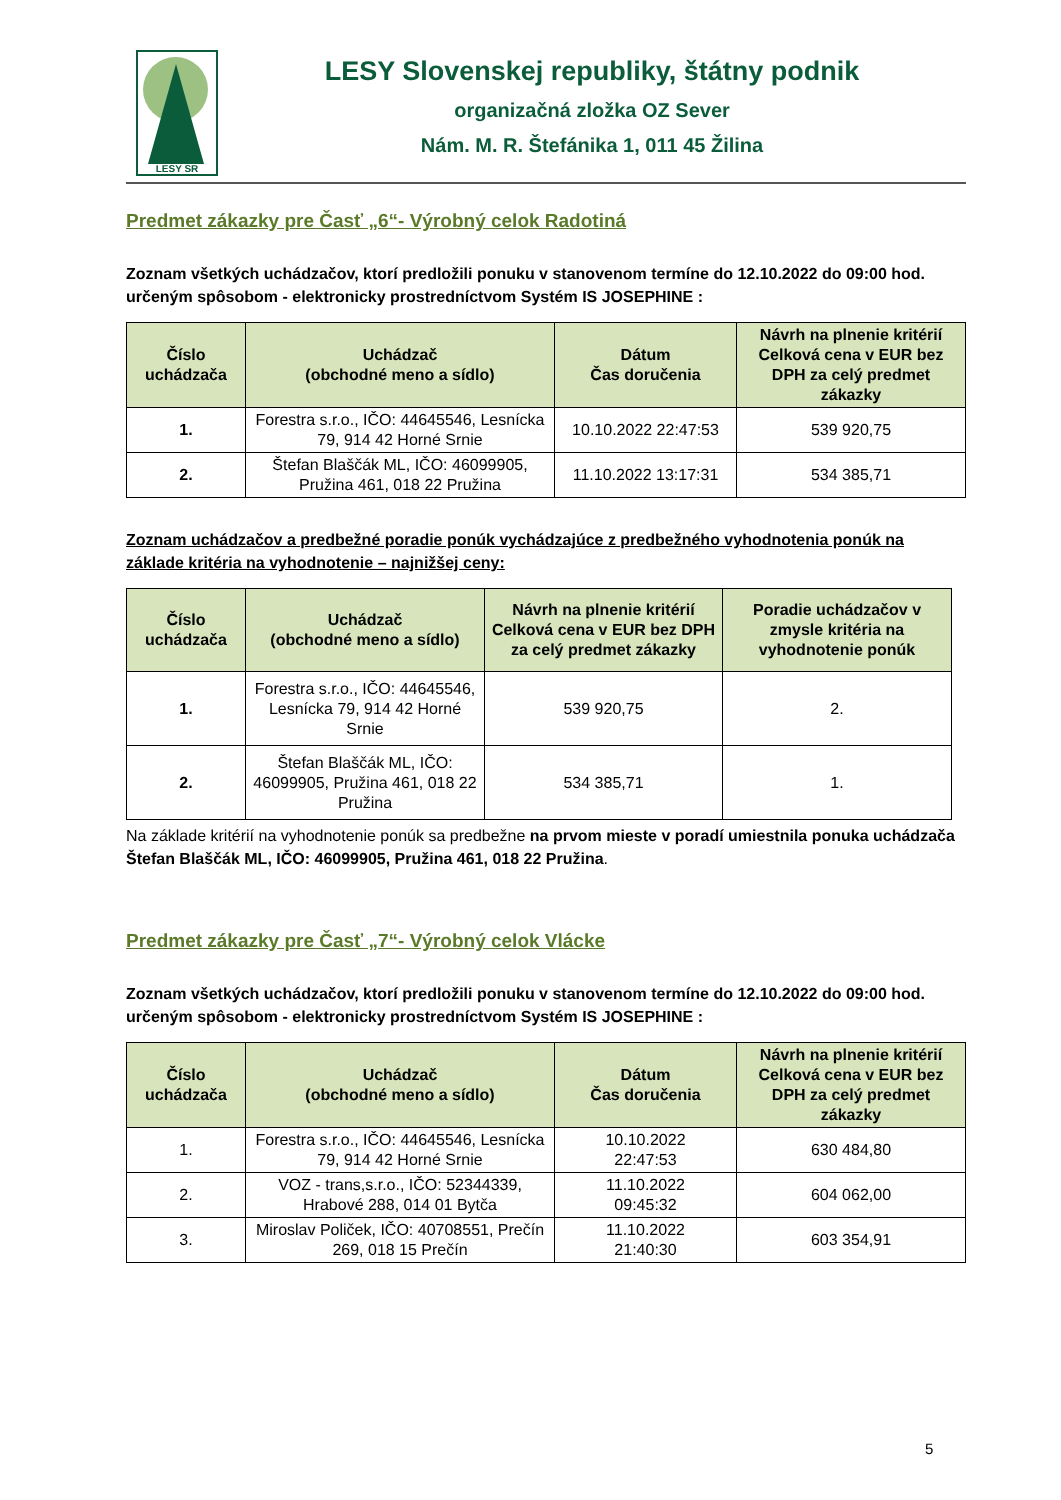LESY SR
LESY Slovenskej republiky, štátny podnik
organizačná zložka OZ Sever
Nám. M. R. Štefánika 1, 011 45 Žilina
Predmet zákazky pre Časť „6“- Výrobný celok Radotiná
Zoznam všetkých uchádzačov, ktorí predložili ponuku v stanovenom termíne do 12.10.2022 do 09:00 hod. určeným spôsobom - elektronicky prostredníctvom Systém IS JOSEPHINE :
| Číslo uchádzača | Uchádzač (obchodné meno a sídlo) | Dátum Čas doručenia | Návrh na plnenie kritérií Celková cena v EUR bez DPH za celý predmet zákazky |
| --- | --- | --- | --- |
| 1. | Forestra s.r.o., IČO: 44645546, Lesnícka 79, 914 42 Horné Srnie | 10.10.2022 22:47:53 | 539 920,75 |
| 2. | Štefan Blaščák ML, IČO: 46099905, Pružina 461, 018 22 Pružina | 11.10.2022 13:17:31 | 534 385,71 |
Zoznam uchádzačov a predbežné poradie ponúk vychádzajúce z predbežného vyhodnotenia ponúk na základe kritéria na vyhodnotenie – najnižšej ceny:
| Číslo uchádzača | Uchádzač (obchodné meno a sídlo) | Návrh na plnenie kritérií Celková cena v EUR bez DPH za celý predmet zákazky | Poradie uchádzačov v zmysle kritéria na vyhodnotenie ponúk |
| --- | --- | --- | --- |
| 1. | Forestra s.r.o., IČO: 44645546, Lesnícka 79, 914 42 Horné Srnie | 539 920,75 | 2. |
| 2. | Štefan Blaščák ML, IČO: 46099905, Pružina 461, 018 22 Pružina | 534 385,71 | 1. |
Na základe kritérií na vyhodnotenie ponúk sa predbežne na prvom mieste v poradí umiestnila ponuka uchádzača Štefan Blaščák ML, IČO: 46099905, Pružina 461, 018 22 Pružina.
Predmet zákazky pre Časť „7“- Výrobný celok Vlácke
Zoznam všetkých uchádzačov, ktorí predložili ponuku v stanovenom termíne do 12.10.2022 do 09:00 hod. určeným spôsobom - elektronicky prostredníctvom Systém IS JOSEPHINE :
| Číslo uchádzača | Uchádzač (obchodné meno a sídlo) | Dátum Čas doručenia | Návrh na plnenie kritérií Celková cena v EUR bez DPH za celý predmet zákazky |
| --- | --- | --- | --- |
| 1. | Forestra s.r.o., IČO: 44645546, Lesnícka 79, 914 42 Horné Srnie | 10.10.2022 22:47:53 | 630 484,80 |
| 2. | VOZ - trans,s.r.o., IČO: 52344339, Hrabové 288, 014 01 Bytča | 11.10.2022 09:45:32 | 604 062,00 |
| 3. | Miroslav Poliček, IČO: 40708551, Prečín 269, 018 15 Prečín | 11.10.2022 21:40:30 | 603 354,91 |
5